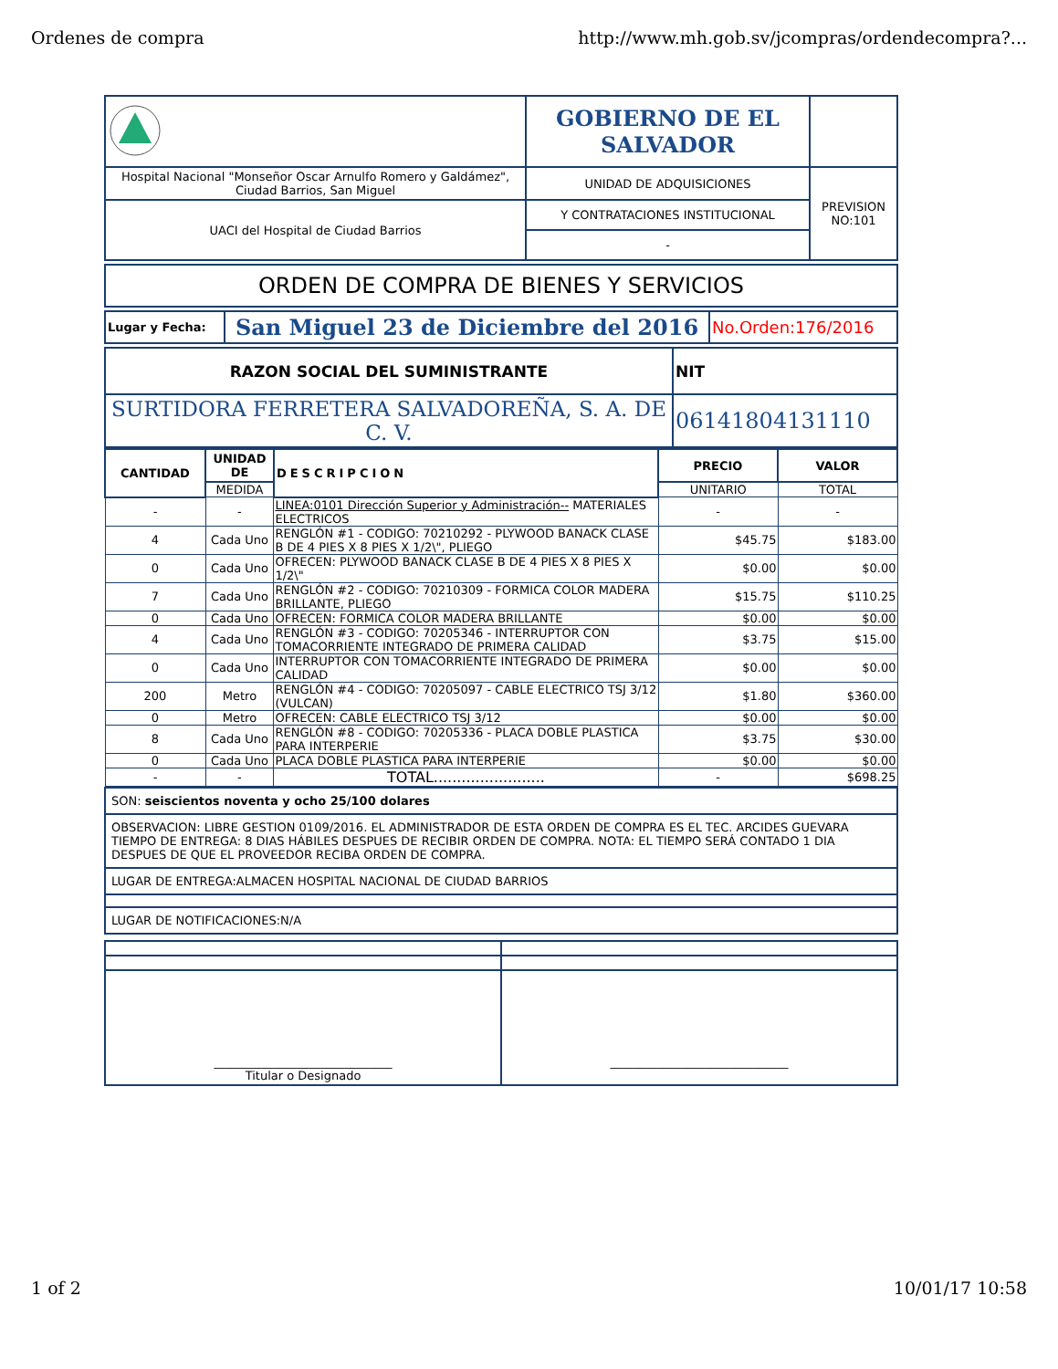Ordenes de compra http://www.mh.gob.sv/jcompras/ordendecompra?...
| | GOBIERNO DE EL SALVADOR | |
| Hospital Nacional "Monseñor Oscar Arnulfo Romero y Galdámez", Ciudad Barrios, San Miguel | UNIDAD DE ADQUISICIONES | PREVISION NO:101 |
| UACI del Hospital de Ciudad Barrios | Y CONTRATACIONES INSTITUCIONAL | |
| | - | |
| ORDEN DE COMPRA DE BIENES Y SERVICIOS |
| Lugar y Fecha: | San Miguel 23 de Diciembre del 2016 | No.Orden:176/2016 |
| RAZON SOCIAL DEL SUMINISTRANTE | NIT |
| --- | --- |
| SURTIDORA FERRETERA SALVADOREÑA, S. A. DE C. V. | 06141804131110 |
| CANTIDAD | UNIDAD DE | DESCRIPCION | PRECIO | VALOR |
| --- | --- | --- | --- | --- |
| | MEDIDA | | UNITARIO | TOTAL |
| - | - | LINEA:0101 Dirección Superior y Administración-- MATERIALES ELECTRICOS | - | - |
| 4 | Cada Uno | RENGLÓN #1 - CODIGO: 70210292 - PLYWOOD BANACK CLASE B DE 4 PIES X 8 PIES X 1/2\", PLIEGO | $45.75 | $183.00 |
| 0 | Cada Uno | OFRECEN: PLYWOOD BANACK CLASE B DE 4 PIES X 8 PIES X 1/2\" | $0.00 | $0.00 |
| 7 | Cada Uno | RENGLÓN #2 - CODIGO: 70210309 - FORMICA COLOR MADERA BRILLANTE, PLIEGO | $15.75 | $110.25 |
| 0 | Cada Uno | OFRECEN: FORMICA COLOR MADERA BRILLANTE | $0.00 | $0.00 |
| 4 | Cada Uno | RENGLÓN #3 - CODIGO: 70205346 - INTERRUPTOR CON TOMACORRIENTE INTEGRADO DE PRIMERA CALIDAD | $3.75 | $15.00 |
| 0 | Cada Uno | INTERRUPTOR CON TOMACORRIENTE INTEGRADO DE PRIMERA CALIDAD | $0.00 | $0.00 |
| 200 | Metro | RENGLÓN #4 - CODIGO: 70205097 - CABLE ELECTRICO TSJ 3/12 (VULCAN) | $1.80 | $360.00 |
| 0 | Metro | OFRECEN: CABLE ELECTRICO TSJ 3/12 | $0.00 | $0.00 |
| 8 | Cada Uno | RENGLÓN #8 - CODIGO: 70205336 - PLACA DOBLE PLASTICA PARA INTERPERIE | $3.75 | $30.00 |
| 0 | Cada Uno | PLACA DOBLE PLASTICA PARA INTERPERIE | $0.00 | $0.00 |
| - | - | TOTAL........................ | - | $698.25 |
| SON: seiscientos noventa y ocho 25/100 dolares |
| OBSERVACION: LIBRE GESTION 0109/2016. EL ADMINISTRADOR DE ESTA ORDEN DE COMPRA ES EL TEC. ARCIDES GUEVARA TIEMPO DE ENTREGA: 8 DIAS HÁBILES DESPUES DE RECIBIR ORDEN DE COMPRA. NOTA: EL TIEMPO SERÁ CONTADO 1 DIA DESPUES DE QUE EL PROVEEDOR RECIBA ORDEN DE COMPRA. |
| LUGAR DE ENTREGA:ALMACEN HOSPITAL NACIONAL DE CIUDAD BARRIOS |
| LUGAR DE NOTIFICACIONES:N/A |
| ______________________________ Titular o Designado | ______________________________ |
1 of 2 10/01/17 10:58